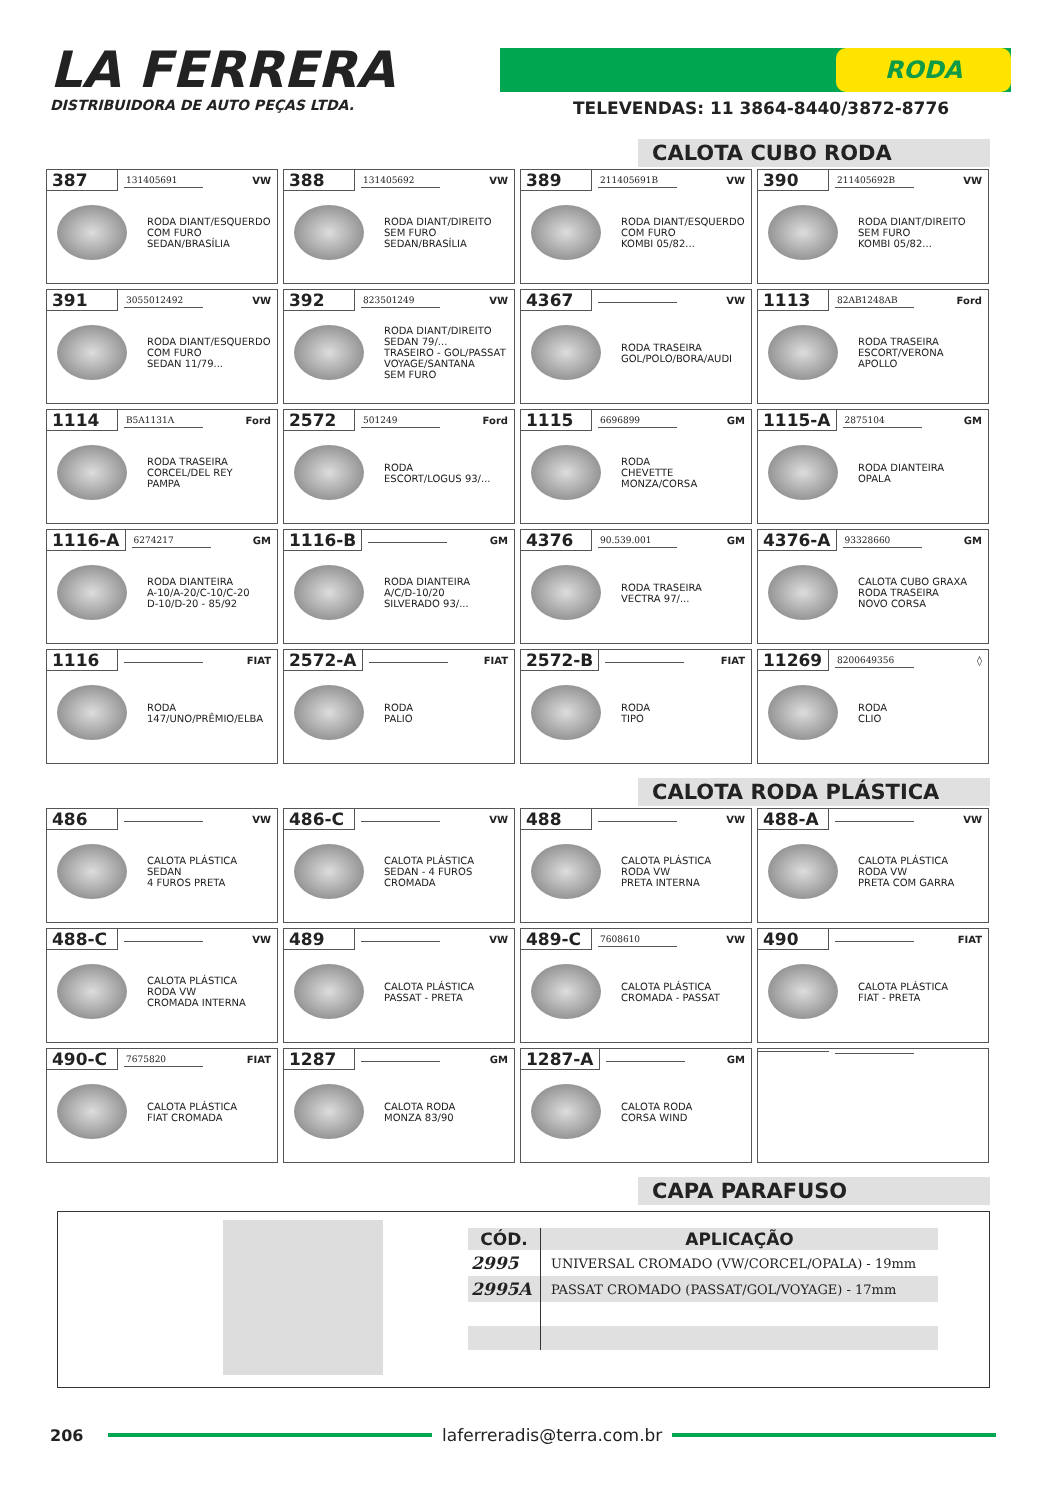LA FERRERA
DISTRIBUIDORA DE AUTO PEÇAS LTDA.
RODA
TELEVENDAS: 11 3864-8440/3872-8776
CALOTA CUBO RODA
387 131405691 VW
RODA DIANT/ESQUERDO
COM FURO
SEDAN/BRASÍLIA
388 131405692 VW
RODA DIANT/DIREITO
SEM FURO
SEDAN/BRASÍLIA
389 211405691B VW
RODA DIANT/ESQUERDO
COM FURO
KOMBI 05/82...
390 211405692B VW
RODA DIANT/DIREITO
SEM FURO
KOMBI 05/82...
391 3055012492 VW
RODA DIANT/ESQUERDO
COM FURO
SEDAN 11/79...
392 823501249 VW
RODA DIANT/DIREITO
SEDAN 79/...
TRASEIRO - GOL/PASSAT
VOYAGE/SANTANA
SEM FURO
4367 VW
RODA TRASEIRA
GOL/POLO/BORA/AUDI
1113 82AB1248AB Ford
RODA TRASEIRA
ESCORT/VERONA
APOLLO
1114 B5A1131A Ford
RODA TRASEIRA
CORCEL/DEL REY
PAMPA
2572 501249 Ford
RODA
ESCORT/LOGUS 93/...
1115 6696899 GM
RODA
CHEVETTE
MONZA/CORSA
1115-A 2875104 GM
RODA DIANTEIRA
OPALA
1116-A 6274217 GM
RODA DIANTEIRA
A-10/A-20/C-10/C-20
D-10/D-20 - 85/92
1116-B GM
RODA DIANTEIRA
A/C/D-10/20
SILVERADO 93/...
4376 90.539.001 GM
RODA TRASEIRA
VECTRA 97/...
4376-A 93328660 GM
CALOTA CUBO GRAXA
RODA TRASEIRA
NOVO CORSA
1116 FIAT
RODA
147/UNO/PRÊMIO/ELBA
2572-A FIAT
RODA
PALIO
2572-B FIAT
RODA
TIPO
11269 8200649356 ◊
RODA
CLIO
CALOTA RODA PLÁSTICA
486 VW
CALOTA PLÁSTICA
SEDAN
4 FUROS PRETA
486-C VW
CALOTA PLÁSTICA
SEDAN - 4 FUROS
CROMADA
488 VW
CALOTA PLÁSTICA
RODA VW
PRETA INTERNA
488-A VW
CALOTA PLÁSTICA
RODA VW
PRETA COM GARRA
488-C VW
CALOTA PLÁSTICA
RODA VW
CROMADA INTERNA
489 VW
CALOTA PLÁSTICA
PASSAT - PRETA
489-C 7608610 VW
CALOTA PLÁSTICA
CROMADA - PASSAT
490 FIAT
CALOTA PLÁSTICA
FIAT - PRETA
490-C 7675820 FIAT
CALOTA PLÁSTICA
FIAT CROMADA
1287 GM
CALOTA RODA
MONZA 83/90
1287-A GM
CALOTA RODA
CORSA WIND
CAPA PARAFUSO
| CÓD. | APLICAÇÃO |
| --- | --- |
| 2995 | UNIVERSAL CROMADO (VW/CORCEL/OPALA) - 19mm |
| 2995A | PASSAT CROMADO (PASSAT/GOL/VOYAGE) - 17mm |
206 laferreradis@terra.com.br